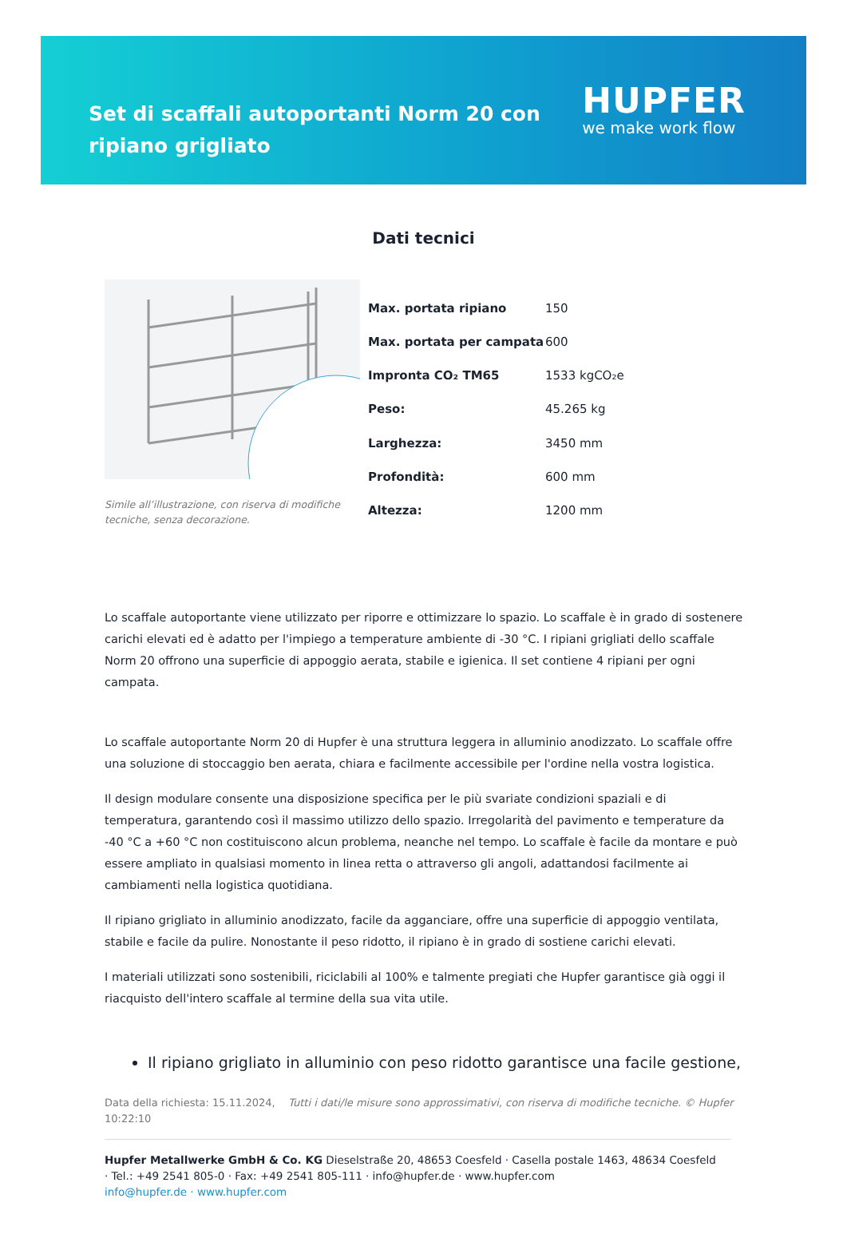Set di scaffali autoportanti Norm 20 con ripiano grigliato
HUPFER
we make work flow
Dati tecnici
Simile all’illustrazione, con riserva di modifiche tecniche, senza decorazione.
| Max. portata ripiano | 150 |
| Max. portata per campata | 600 |
| Impronta CO₂ TM65 | 1533 kgCO₂e |
| Peso: | 45.265 kg |
| Larghezza: | 3450 mm |
| Profondità: | 600 mm |
| Altezza: | 1200 mm |
Lo scaffale autoportante viene utilizzato per riporre e ottimizzare lo spazio. Lo scaffale è in grado di sostenere carichi elevati ed è adatto per l'impiego a temperature ambiente di -30 °C. I ripiani grigliati dello scaffale Norm 20 offrono una superficie di appoggio aerata, stabile e igienica. Il set contiene 4 ripiani per ogni campata.
Lo scaffale autoportante Norm 20 di Hupfer è una struttura leggera in alluminio anodizzato. Lo scaffale offre una soluzione di stoccaggio ben aerata, chiara e facilmente accessibile per l'ordine nella vostra logistica.
Il design modulare consente una disposizione specifica per le più svariate condizioni spaziali e di temperatura, garantendo così il massimo utilizzo dello spazio. Irregolarità del pavimento e temperature da -40 °C a +60 °C non costituiscono alcun problema, neanche nel tempo. Lo scaffale è facile da montare e può essere ampliato in qualsiasi momento in linea retta o attraverso gli angoli, adattandosi facilmente ai cambiamenti nella logistica quotidiana.
Il ripiano grigliato in alluminio anodizzato, facile da agganciare, offre una superficie di appoggio ventilata, stabile e facile da pulire. Nonostante il peso ridotto, il ripiano è in grado di sostiene carichi elevati.
I materiali utilizzati sono sostenibili, riciclabili al 100% e talmente pregiati che Hupfer garantisce già oggi il riacquisto dell'intero scaffale al termine della sua vita utile.
Il ripiano grigliato in alluminio con peso ridotto garantisce una facile gestione,
Data della richiesta: 15.11.2024, 10:22:10
Tutti i dati/le misure sono approssimativi, con riserva di modifiche tecniche. © Hupfer
Hupfer Metallwerke GmbH & Co. KG Dieselstraße 20, 48653 Coesfeld · Casella postale 1463, 48634 Coesfeld · Tel.: +49 2541 805-0 · Fax: +49 2541 805-111 · info@hupfer.de · www.hupfer.com
info@hupfer.de · www.hupfer.com